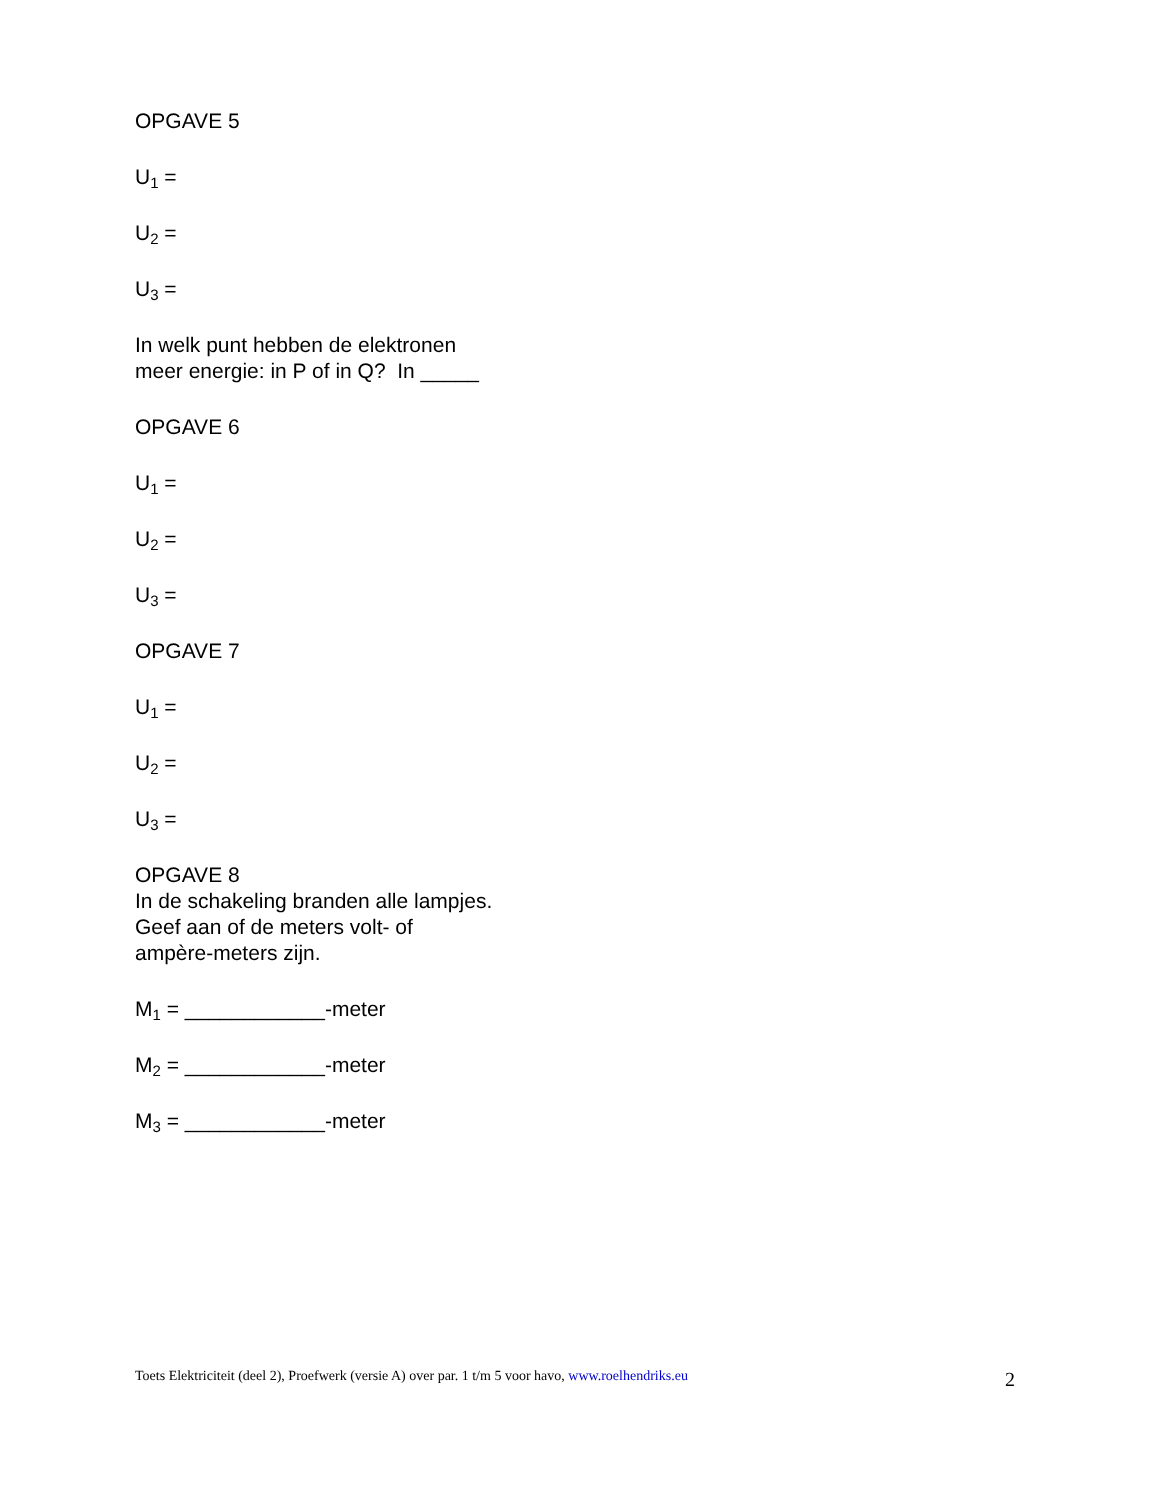OPGAVE 5
U<sub>1</sub> =
U<sub>2</sub> =
U<sub>3</sub> =
In welk punt hebben de elektronen
meer energie: in P of in Q? In _____
OPGAVE 6
U<sub>1</sub> =
U<sub>2</sub> =
U<sub>3</sub> =
OPGAVE 7
U<sub>1</sub> =
U<sub>2</sub> =
U<sub>3</sub> =
OPGAVE 8
In de schakeling branden alle lampjes.
Geef aan of de meters volt- of
ampère-meters zijn.
M<sub>1</sub> = ____________-meter
M<sub>2</sub> = ____________-meter
M<sub>3</sub> = ____________-meter
Toets Elektriciteit (deel 2), Proefwerk (versie A) over par. 1 t/m 5 voor havo, www.roelhendriks.eu 2